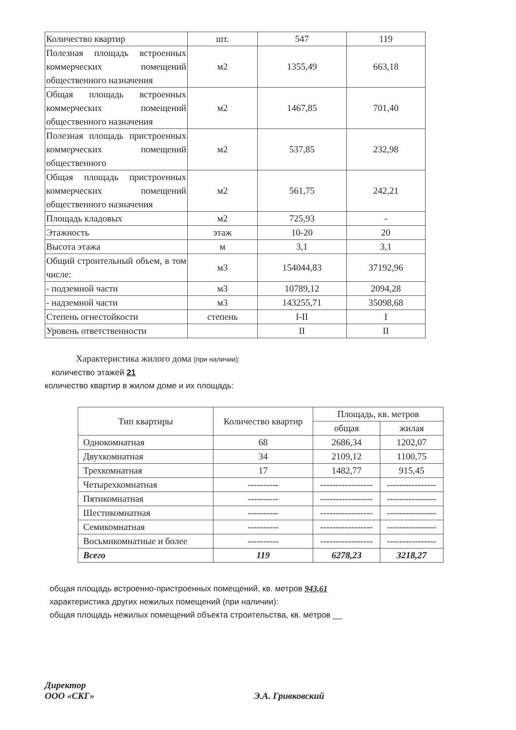| Количество квартир | шт. | 547 | 119 |
| Полезная площадь встроенных коммерческих помещений общественного назначения | м2 | 1355,49 | 663,18 |
| Общая площадь встроенных коммерческих помещений общественного назначения | м2 | 1467,85 | 701,40 |
| Полезная площадь пристроенных коммерческих помещений общественного | м2 | 537,85 | 232,98 |
| Общая площадь пристроенных коммерческих помещений общественного назначения | м2 | 561,75 | 242,21 |
| Площадь кладовых | м2 | 725,93 | - |
| Этажность | этаж | 10-20 | 20 |
| Высота этажа | м | 3,1 | 3,1 |
| Общий строительный объем, в том числе: | м3 | 154044,83 | 37192,96 |
| - подземной части | м3 | 10789,12 | 2094,28 |
| - надземной части | м3 | 143255,71 | 35098,68 |
| Степень огнестойкости | степень | I-II | I |
| Уровень ответственности | | II | II |
Характеристика жилого дома (при наличии):
количество этажей 21
количество квартир в жилом доме и их площадь:
| Тип квартиры | Количество квартир | Площадь, кв. метров | |
| --- | --- | --- | --- |
| | | общая | жилая |
| Однокомнатная | 68 | 2686,34 | 1202,07 |
| Двухкомнатная | 34 | 2109,12 | 1100,75 |
| Трехкомнатная | 17 | 1482,77 | 915,45 |
| Четырехкомнатная | ---------- | ----------------- | ---------------- |
| Пятикомнатная | ---------- | ----------------- | ---------------- |
| Шестикомнатная | ---------- | ----------------- | ---------------- |
| Семикомнатная | ---------- | ----------------- | ---------------- |
| Восьмикомнатные и более | ---------- | ----------------- | ---------------- |
| Всего | 119 | 6278,23 | 3218,27 |
общая площадь встроенно-пристроенных помещений, кв. метров 943,61
характеристика других нежилых помещений (при наличии):
общая площадь нежилых помещений объекта строительства, кв. метров __
Директор
ООО «СКГ»
Э.А. Гривковский